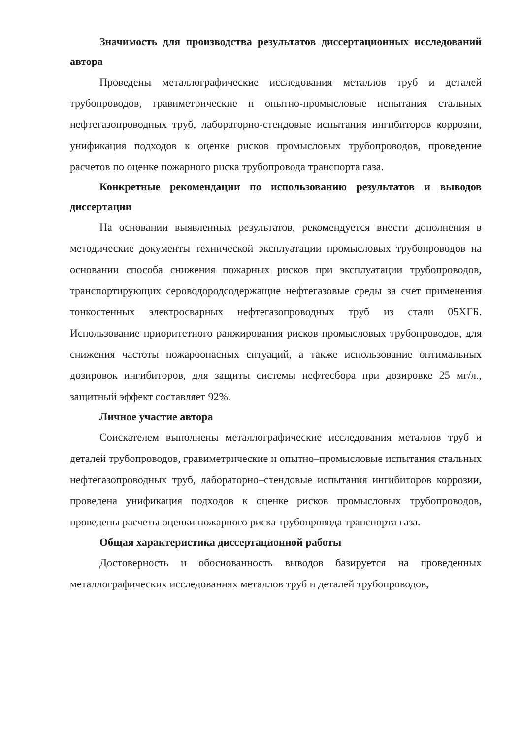Значимость для производства результатов диссертационных исследований автора
Проведены металлографические исследования металлов труб и деталей трубопроводов, гравиметрические и опытно-промысловые испытания стальных нефтегазопроводных труб, лабораторно-стендовые испытания ингибиторов коррозии, унификация подходов к оценке рисков промысловых трубопроводов, проведение расчетов по оценке пожарного риска трубопровода транспорта газа.
Конкретные рекомендации по использованию результатов и выводов диссертации
На основании выявленных результатов, рекомендуется внести дополнения в методические документы технической эксплуатации промысловых трубопроводов на основании способа снижения пожарных рисков при эксплуатации трубопроводов, транспортирующих сероводородсодержащие нефтегазовые среды за счет применения тонкостенных электросварных нефтегазопроводных труб из стали 05ХГБ. Использование приоритетного ранжирования рисков промысловых трубопроводов, для снижения частоты пожароопасных ситуаций, а также использование оптимальных дозировок ингибиторов, для защиты системы нефтесбора при дозировке 25 мг/л., защитный эффект составляет 92%.
Личное участие автора
Соискателем выполнены металлографические исследования металлов труб и деталей трубопроводов, гравиметрические и опытно–промысловые испытания стальных нефтегазопроводных труб, лабораторно–стендовые испытания ингибиторов коррозии, проведена унификация подходов к оценке рисков промысловых трубопроводов, проведены расчеты оценки пожарного риска трубопровода транспорта газа.
Общая характеристика диссертационной работы
Достоверность и обоснованность выводов базируется на проведенных металлографических исследованиях металлов труб и деталей трубопроводов,